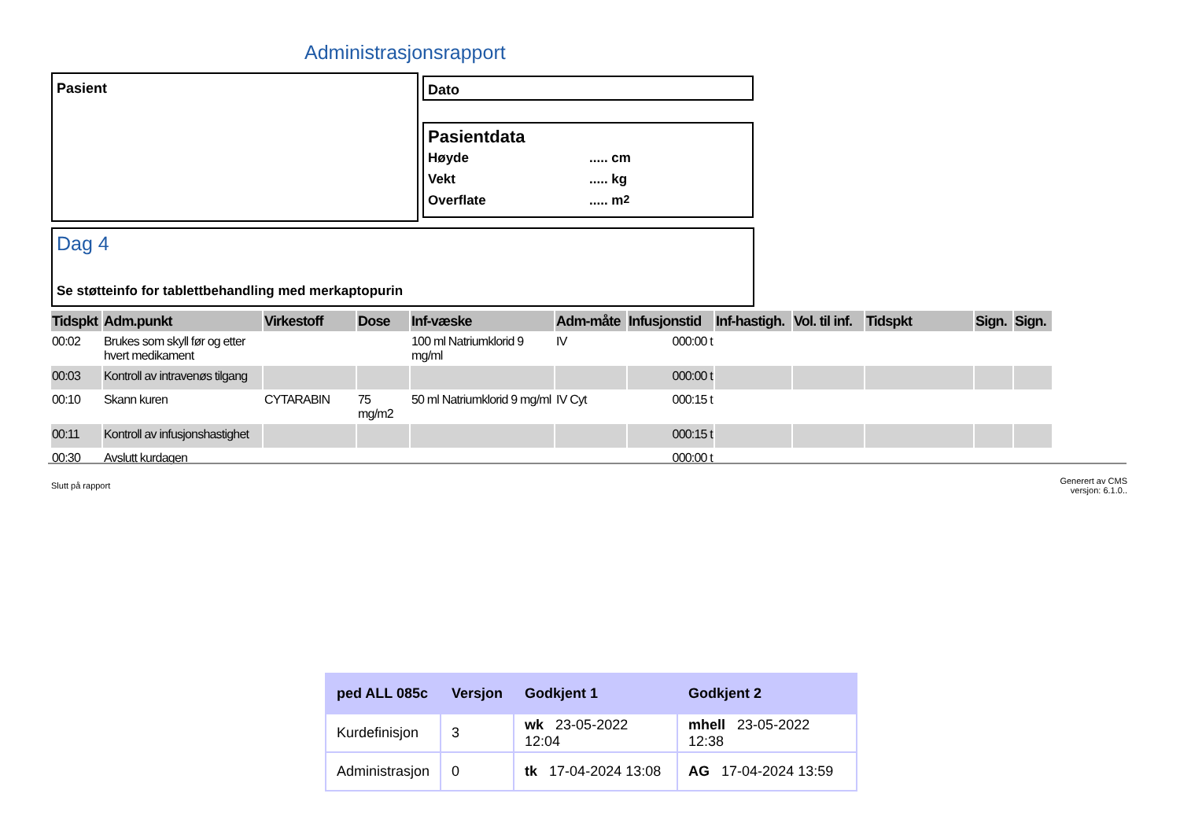Administrasjonsrapport
Pasient Dato
Pasientdata
Høyde..... cm
Vekt..... kg
Overflate..... m<sup>2</sup>
Dag 4
Se støtteinfo for tablettbehandling med merkaptopurin
| Tidspkt | Adm.punkt | Virkestoff | Dose | Inf-væske | Adm-måte | Infusjonstid | Inf-hastigh. | Vol. til inf. | Tidspkt | Sign. | Sign. |
| --- | --- | --- | --- | --- | --- | --- | --- | --- | --- | --- | --- |
| 00:02 | Brukes som skyll før og etter hvert medikament | | | 100 ml Natriumklorid 9 mg/ml | IV | 000:00 t | | | | | |
| 00:03 | Kontroll av intravenøs tilgang | | | | | 000:00 t | | | | | |
| 00:10 | Skann kuren | CYTARABIN | 75 mg/m2 | 50 ml Natriumklorid 9 mg/ml | IV Cyt | 000:15 t | | | | | |
| 00:11 | Kontroll av infusjonshastighet | | | | | 000:15 t | | | | | |
| 00:30 | Avslutt kurdagen | | | | | 000:00 t | | | | | |
Slutt på rapport
Generert av CMS
versjon: 6.1.0..
| ped ALL 085c | Versjon | Godkjent 1 | Godkjent 2 |
| --- | --- | --- | --- |
| Kurdefinisjon | 3 | wk 23-05-2022 12:04 | mhell 23-05-2022 12:38 |
| Administrasjon | 0 | tk 17-04-2024 13:08 | AG 17-04-2024 13:59 |